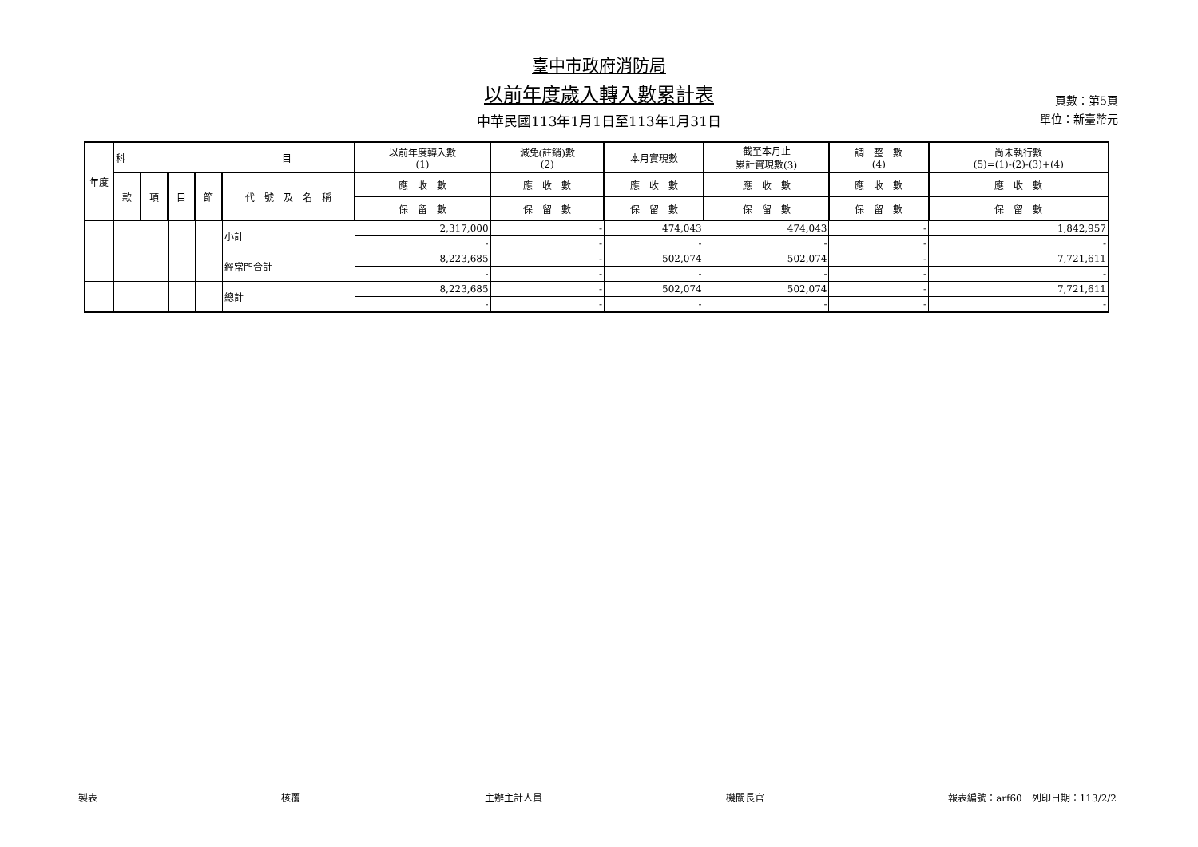臺中市政府消防局
以前年度歲入轉入數累計表
中華民國113年1月1日至113年1月31日
頁數：第5頁
單位：新臺幣元
| 年度 | 科 目 | | | | | 以前年度轉入數 (1) | 減免(註銷)數 (2) | 本月實現數 | 截至本月止 累計實現數(3) | 調 整 數 (4) | 尚未執行數 (5)=(1)-(2)-(3)+(4) |
| --- | --- | --- | --- | --- | --- | --- | --- | --- | --- | --- | --- |
| | 款 | 項 | 目 | 節 | 代 號 及 名 稱 | 應 收 數 | 應 收 數 | 應 收 數 | 應 收 數 | 應 收 數 | 應 收 數 |
| | | | | | | 保 留 數 | 保 留 數 | 保 留 數 | 保 留 數 | 保 留 數 | 保 留 數 |
| | | | | | 小計 | 2,317,000 | - | 474,043 | 474,043 | - | 1,842,957 |
| | | | | | | - | - | - | - | - | - |
| | | | | | 經常門合計 | 8,223,685 | - | 502,074 | 502,074 | - | 7,721,611 |
| | | | | | | - | - | - | - | - | - |
| | | | | | 總計 | 8,223,685 | - | 502,074 | 502,074 | - | 7,721,611 |
| | | | | | | - | - | - | - | - | - |
製表 核覆 主辦主計人員 機關長官 報表編號：arf60　列印日期：113/2/2